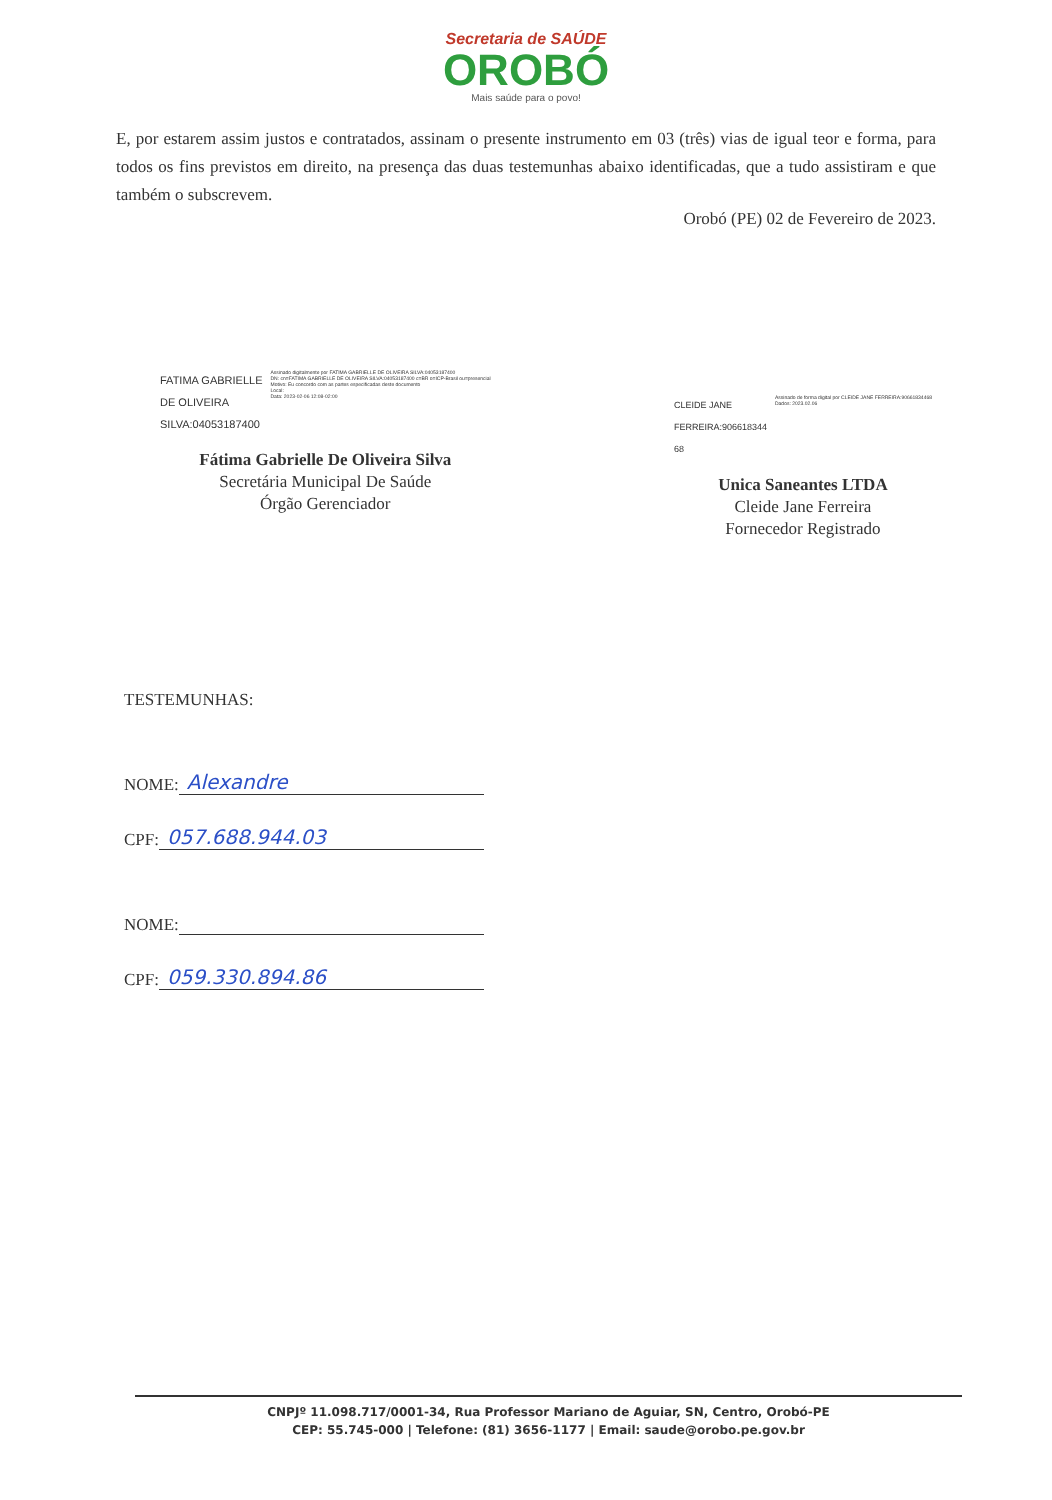Secretaria de SAÚDE
OROBÓ
Mais saúde para o povo!
E, por estarem assim justos e contratados, assinam o presente instrumento em 03 (três) vias de igual teor e forma, para todos os fins previstos em direito, na presença das duas testemunhas abaixo identificadas, que a tudo assistiram e que também o subscrevem.
Orobó (PE) 02 de Fevereiro de 2023.
FATIMA GABRIELLE
DE OLIVEIRA
SILVA:04053187400
Assinado digitalmente por FATIMA GABRIELLE DE OLIVEIRA SILVA:04053187400
DN: cn=FATIMA GABRIELLE DE OLIVEIRA SILVA:04053187400 c=BR o=ICP-Brasil ou=presencial
Motivo: Eu concordo com as partes especificadas deste documento
Local:
Data: 2023-02-06 12:08-02:00
Fátima Gabrielle De Oliveira Silva
Secretária Municipal De Saúde
Órgão Gerenciador
CLEIDE JANE
FERREIRA:906618344
68
Assinado de forma digital por CLEIDE JANE FERREIRA:90661834468
Dados: 2023.02.06
Unica Saneantes LTDA
Cleide Jane Ferreira
Fornecedor Registrado
TESTEMUNHAS:
NOME: Alexandre
CPF: 057.688.944.03
NOME:
CPF: 059.330.894.86
CNPJº 11.098.717/0001-34, Rua Professor Mariano de Aguiar, SN, Centro, Orobó-PE
CEP: 55.745-000 | Telefone: (81) 3656-1177 | Email: saude@orobo.pe.gov.br